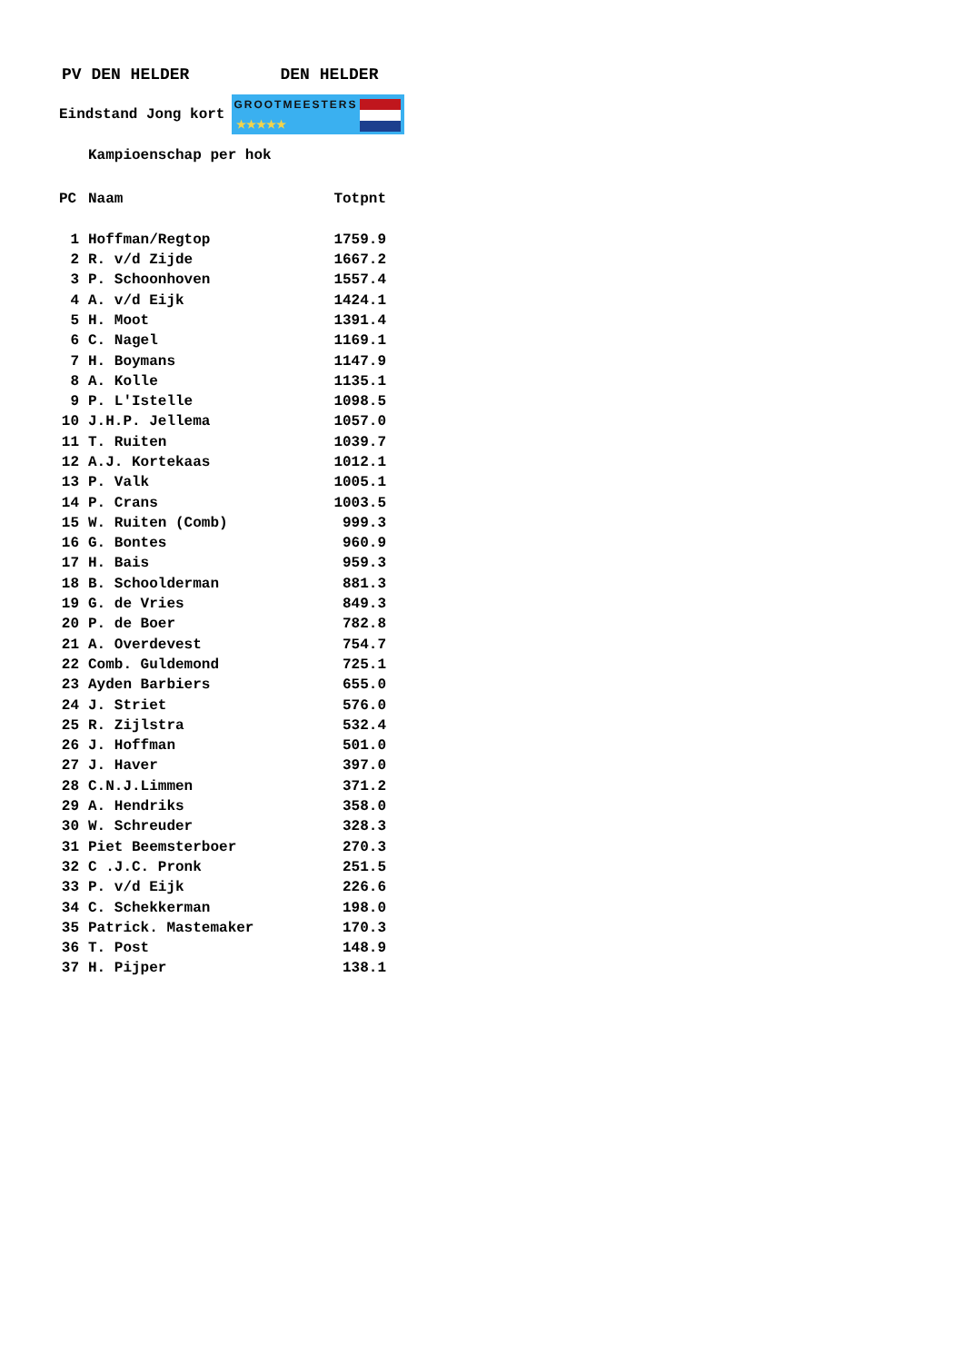PV DEN HELDER DEN HELDER
Eindstand Jong kort
GROOTMEESTERS
★★★★★
Kampioenschap per hok
| PC | Naam | Totpnt |
| --- | --- | --- |
| 1 | Hoffman/Regtop | 1759.9 |
| 2 | R. v/d Zijde | 1667.2 |
| 3 | P. Schoonhoven | 1557.4 |
| 4 | A. v/d Eijk | 1424.1 |
| 5 | H. Moot | 1391.4 |
| 6 | C. Nagel | 1169.1 |
| 7 | H. Boymans | 1147.9 |
| 8 | A. Kolle | 1135.1 |
| 9 | P. L'Istelle | 1098.5 |
| 10 | J.H.P. Jellema | 1057.0 |
| 11 | T. Ruiten | 1039.7 |
| 12 | A.J. Kortekaas | 1012.1 |
| 13 | P. Valk | 1005.1 |
| 14 | P. Crans | 1003.5 |
| 15 | W. Ruiten (Comb) | 999.3 |
| 16 | G. Bontes | 960.9 |
| 17 | H. Bais | 959.3 |
| 18 | B. Schoolderman | 881.3 |
| 19 | G. de Vries | 849.3 |
| 20 | P. de Boer | 782.8 |
| 21 | A. Overdevest | 754.7 |
| 22 | Comb. Guldemond | 725.1 |
| 23 | Ayden Barbiers | 655.0 |
| 24 | J. Striet | 576.0 |
| 25 | R. Zijlstra | 532.4 |
| 26 | J. Hoffman | 501.0 |
| 27 | J. Haver | 397.0 |
| 28 | C.N.J.Limmen | 371.2 |
| 29 | A. Hendriks | 358.0 |
| 30 | W. Schreuder | 328.3 |
| 31 | Piet Beemsterboer | 270.3 |
| 32 | C .J.C. Pronk | 251.5 |
| 33 | P. v/d Eijk | 226.6 |
| 34 | C. Schekkerman | 198.0 |
| 35 | Patrick. Mastemaker | 170.3 |
| 36 | T. Post | 148.9 |
| 37 | H. Pijper | 138.1 |